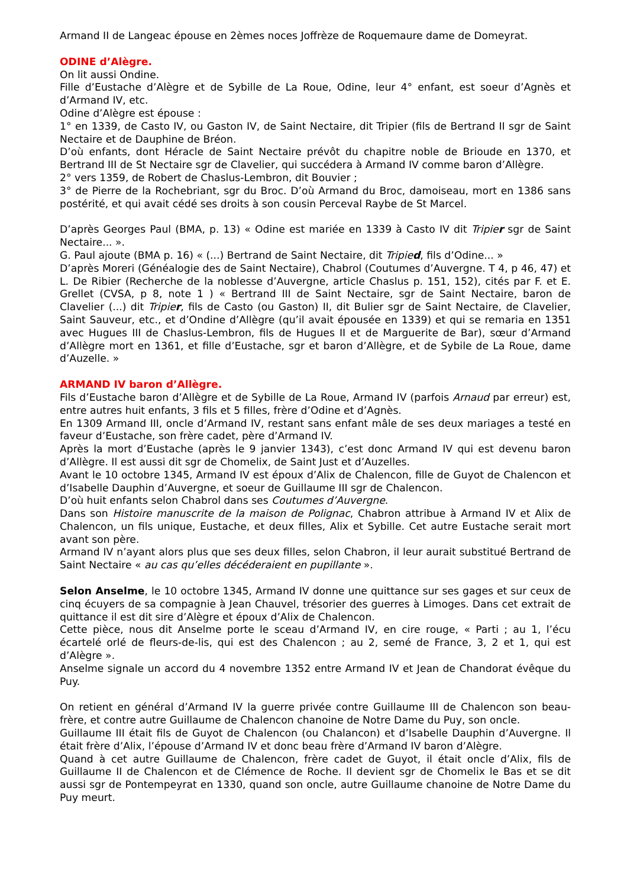Armand II de Langeac épouse en 2èmes noces Joffrèze de Roquemaure dame de Domeyrat.
ODINE d’Alègre.
On lit aussi Ondine.
Fille d’Eustache d’Alègre et de Sybille de La Roue, Odine, leur 4° enfant, est soeur d’Agnès et d’Armand IV, etc.
Odine d’Alègre est épouse :
1° en 1339, de Casto IV, ou Gaston IV, de Saint Nectaire, dit Tripier (fils de Bertrand II sgr de Saint Nectaire et de Dauphine de Bréon.
D’où enfants, dont Héracle de Saint Nectaire prévôt du chapitre noble de Brioude en 1370, et Bertrand III de St Nectaire sgr de Clavelier, qui succédera à Armand IV comme baron d’Allègre.
2° vers 1359, de Robert de Chaslus-Lembron, dit Bouvier ;
3° de Pierre de la Rochebriant, sgr du Broc. D’où Armand du Broc, damoiseau, mort en 1386 sans postérité, et qui avait cédé ses droits à son cousin Perceval Raybe de St Marcel.
D’après Georges Paul (BMA, p. 13) « Odine est mariée en 1339 à Casto IV dit Tripier sgr de Saint Nectaire... ».
G. Paul ajoute (BMA p. 16) « (...) Bertrand de Saint Nectaire, dit Tripied, fils d’Odine... »
D’après Moreri (Généalogie des de Saint Nectaire), Chabrol (Coutumes d’Auvergne. T 4, p 46, 47) et L. De Ribier (Recherche de la noblesse d’Auvergne, article Chaslus p. 151, 152), cités par F. et E. Grellet (CVSA, p 8, note 1 ) « Bertrand III de Saint Nectaire, sgr de Saint Nectaire, baron de Clavelier (...) dit Tripier, fils de Casto (ou Gaston) II, dit Bulier sgr de Saint Nectaire, de Clavelier, Saint Sauveur, etc., et d’Ondine d’Allègre (qu’il avait épousée en 1339) et qui se remaria en 1351 avec Hugues III de Chaslus-Lembron, fils de Hugues II et de Marguerite de Bar), sœur d’Armand d’Allègre mort en 1361, et fille d’Eustache, sgr et baron d’Allègre, et de Sybile de La Roue, dame d’Auzelle. »
ARMAND IV baron d’Allègre.
Fils d’Eustache baron d’Allègre et de Sybille de La Roue, Armand IV (parfois Arnaud par erreur) est, entre autres huit enfants, 3 fils et 5 filles, frère d’Odine et d’Agnès.
En 1309 Armand III, oncle d’Armand IV, restant sans enfant mâle de ses deux mariages a testé en faveur d’Eustache, son frère cadet, père d’Armand IV.
Après la mort d’Eustache (après le 9 janvier 1343), c’est donc Armand IV qui est devenu baron d’Allègre. Il est aussi dit sgr de Chomelix, de Saint Just et d’Auzelles.
Avant le 10 octobre 1345, Armand IV est époux d’Alix de Chalencon, fille de Guyot de Chalencon et d’Isabelle Dauphin d’Auvergne, et soeur de Guillaume III sgr de Chalencon.
D’où huit enfants selon Chabrol dans ses Coutumes d’Auvergne.
Dans son Histoire manuscrite de la maison de Polignac, Chabron attribue à Armand IV et Alix de Chalencon, un fils unique, Eustache, et deux filles, Alix et Sybille. Cet autre Eustache serait mort avant son père.
Armand IV n’ayant alors plus que ses deux filles, selon Chabron, il leur aurait substitué Bertrand de Saint Nectaire « au cas qu’elles décéderaient en pupillante ».
Selon Anselme, le 10 octobre 1345, Armand IV donne une quittance sur ses gages et sur ceux de cinq écuyers de sa compagnie à Jean Chauvel, trésorier des guerres à Limoges. Dans cet extrait de quittance il est dit sire d’Alègre et époux d’Alix de Chalencon.
Cette pièce, nous dit Anselme porte le sceau d’Armand IV, en cire rouge, « Parti ; au 1, l’écu écartelé orlé de fleurs-de-lis, qui est des Chalencon ; au 2, semé de France, 3, 2 et 1, qui est d’Alègre ».
Anselme signale un accord du 4 novembre 1352 entre Armand IV et Jean de Chandorat évêque du Puy.
On retient en général d’Armand IV la guerre privée contre Guillaume III de Chalencon son beau-frère, et contre autre Guillaume de Chalencon chanoine de Notre Dame du Puy, son oncle.
Guillaume III était fils de Guyot de Chalencon (ou Chalancon) et d’Isabelle Dauphin d’Auvergne. Il était frère d’Alix, l’épouse d’Armand IV et donc beau frère d’Armand IV baron d’Alègre.
Quand à cet autre Guillaume de Chalencon, frère cadet de Guyot, il était oncle d’Alix, fils de Guillaume II de Chalencon et de Clémence de Roche. Il devient sgr de Chomelix le Bas et se dit aussi sgr de Pontempeyrat en 1330, quand son oncle, autre Guillaume chanoine de Notre Dame du Puy meurt.